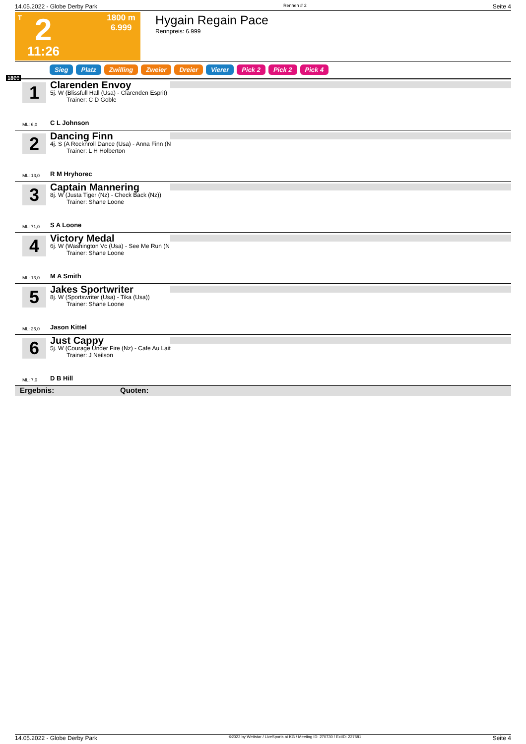14.05.2022 - Globe Derby Park Rennen # 2 Seite 4
T 2
11:26
1800 m
6.999
Hygain Regain Pace
Rennpreis: 6.999
Sieg Platz Zwilling Zweier Dreier Vierer Pick 2 Pick 2 Pick 4
1800
1
Clarenden Envoy
5j. W (Blissfull Hall (Usa) - Clarenden Esprit)
Trainer: C D Goble
C L Johnson
ML: 6,0
2
Dancing Finn
4j. S (A Rocknroll Dance (Usa) - Anna Finn (N
Trainer: L H Holberton
R M Hryhorec
ML: 13,0
3
Captain Mannering
8j. W (Justa Tiger (Nz) - Check Back (Nz))
Trainer: Shane Loone
S A Loone
ML: 71,0
4
Victory Medal
6j. W (Washington Vc (Usa) - See Me Run (N
Trainer: Shane Loone
M A Smith
ML: 13,0
5
Jakes Sportwriter
8j. W (Sportswriter (Usa) - Tika (Usa))
Trainer: Shane Loone
Jason Kittel
ML: 26,0
6
Just Cappy
5j. W (Courage Under Fire (Nz) - Cafe Au Lait
Trainer: J Neilson
D B Hill
ML: 7,0
Ergebnis: Quoten:
14.05.2022 - Globe Derby Park ©2022 by Wettstar / LiveSports.at KG / Meeting ID: 270730 / ExtID: 227581 Seite 4